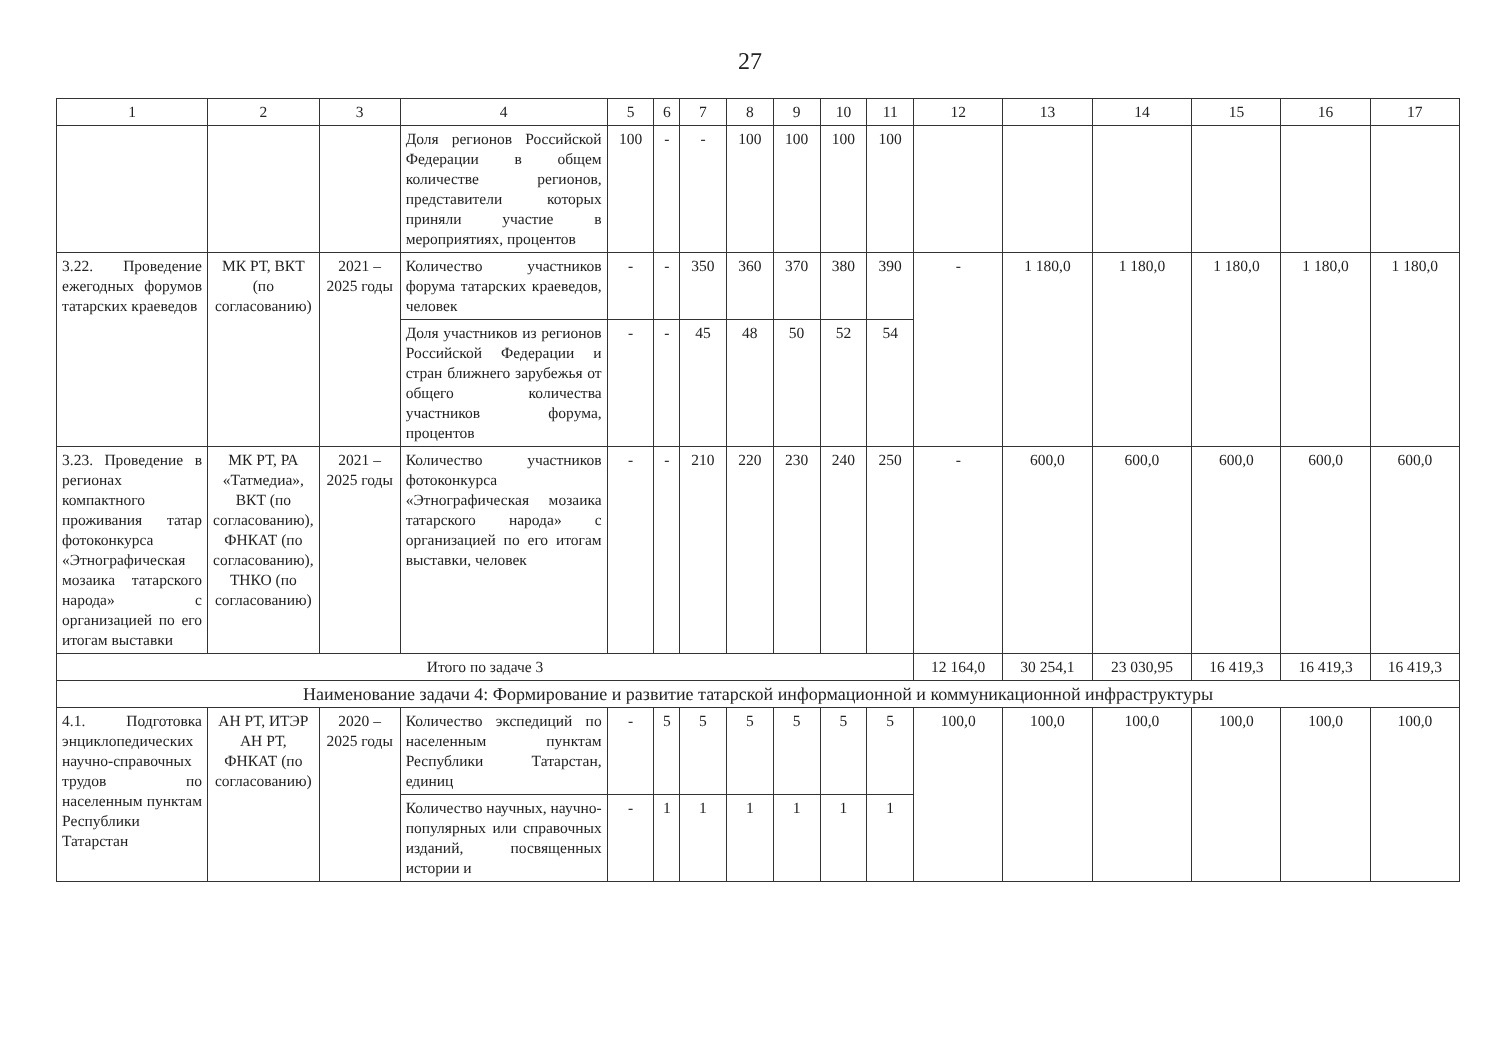27
| 1 | 2 | 3 | 4 | 5 | 6 | 7 | 8 | 9 | 10 | 11 | 12 | 13 | 14 | 15 | 16 | 17 |
| --- | --- | --- | --- | --- | --- | --- | --- | --- | --- | --- | --- | --- | --- | --- | --- | --- |
| | | | Доля регионов Российской Федерации в общем количестве регионов, представители которых приняли участие в мероприятиях, процентов | 100 | - | - | 100 | 100 | 100 | 100 | | | | | | |
| 3.22. Проведение ежегодных форумов татарских краеведов | МК РТ, ВКТ (по согласованию) | 2021 – 2025 годы | Количество участников форума татарских краеведов, человек | - | - | 350 | 360 | 370 | 380 | 390 | - | 1 180,0 | 1 180,0 | 1 180,0 | 1 180,0 | 1 180,0 |
| | | | Доля участников из регионов Российской Федерации и стран ближнего зарубежья от общего количества участников форума, процентов | - | - | 45 | 48 | 50 | 52 | 54 | | | | | | |
| 3.23. Проведение в регионах компактного проживания татар фотоконкурса «Этнографическая мозаика татарского народа» с организацией по его итогам выставки | МК РТ, РА «Татмедиа», ВКТ (по согласованию), ФНКАТ (по согласованию), ТНКО (по согласованию) | 2021 – 2025 годы | Количество участников фотоконкурса «Этнографическая мозаика татарского народа» с организацией по его итогам выставки, человек | - | - | 210 | 220 | 230 | 240 | 250 | - | 600,0 | 600,0 | 600,0 | 600,0 | 600,0 |
| Итого по задаче 3 | | | | | | | | | | | 12 164,0 | 30 254,1 | 23 030,95 | 16 419,3 | 16 419,3 | 16 419,3 |
| Наименование задачи 4: Формирование и развитие татарской информационной и коммуникационной инфраструктуры | | | | | | | | | | | | | | | | |
| 4.1. Подготовка энциклопедических научно-справочных трудов по населенным пунктам Республики Татарстан | АН РТ, ИТЭР АН РТ, ФНКАТ (по согласованию) | 2020 – 2025 годы | Количество экспедиций по населенным пунктам Республики Татарстан, единиц | - | 5 | 5 | 5 | 5 | 5 | 5 | 100,0 | 100,0 | 100,0 | 100,0 | 100,0 | 100,0 |
| | | | Количество научных, научно-популярных или справочных изданий, посвященных истории и | - | 1 | 1 | 1 | 1 | 1 | 1 | | | | | | |